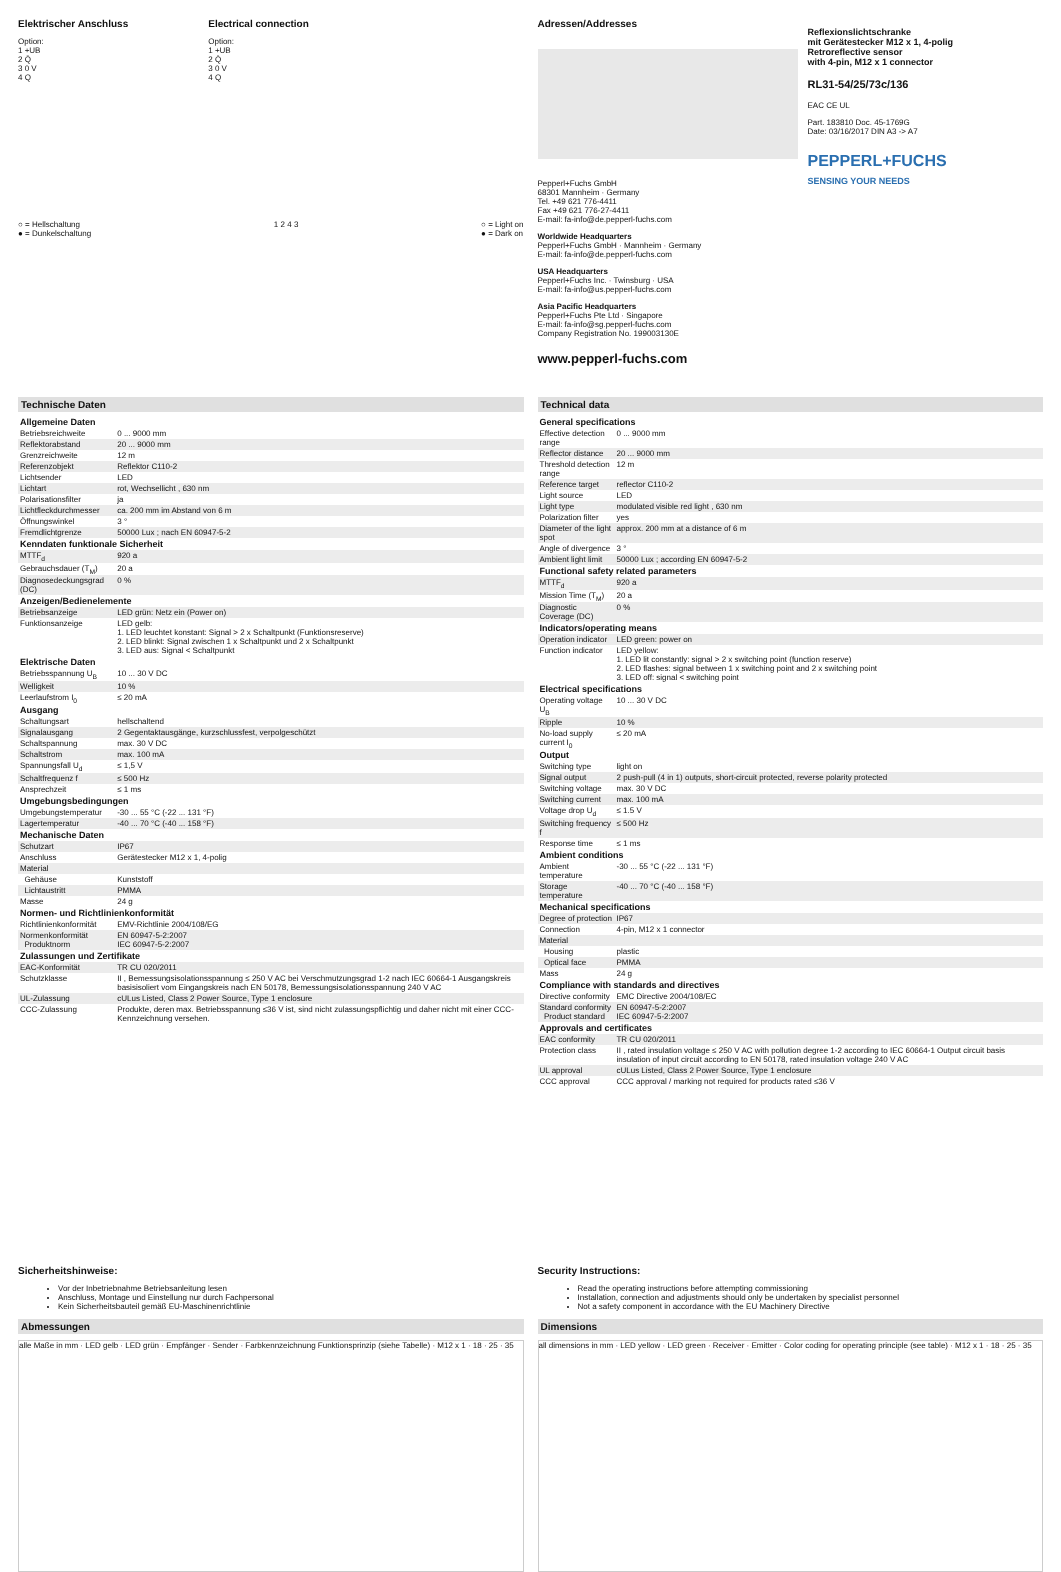Elektrischer Anschluss
Option:
1 +UB
2 Q̄
3 0 V
4 Q
Electrical connection
Option:
1 +UB
2 Q̄
3 0 V
4 Q
○ = Hellschaltung
● = Dunkelschaltung 1 2 4 3 ○ = Light on
● = Dark on
Adressen/Addresses
Pepperl+Fuchs GmbH
68301 Mannheim · Germany
Tel. +49 621 776-4411
Fax +49 621 776-27-4411
E-mail: fa-info@de.pepperl-fuchs.com
Worldwide Headquarters
Pepperl+Fuchs GmbH · Mannheim · Germany
E-mail: fa-info@de.pepperl-fuchs.com
USA Headquarters
Pepperl+Fuchs Inc. · Twinsburg · USA
E-mail: fa-info@us.pepperl-fuchs.com
Asia Pacific Headquarters
Pepperl+Fuchs Pte Ltd · Singapore
E-mail: fa-info@sg.pepperl-fuchs.com
Company Registration No. 199003130E
www.pepperl-fuchs.com
Reflexionslichtschranke
mit Gerätestecker M12 x 1, 4-polig
Retroreflective sensor
with 4-pin, M12 x 1 connector
RL31-54/25/73c/136
EAC CE UL
Part. 183810 Doc. 45-1769G
Date: 03/16/2017 DIN A3 -> A7
PEPPERL+FUCHS
SENSING YOUR NEEDS
Technische Daten
| Allgemeine Daten | |
| Betriebsreichweite | 0 ... 9000 mm |
| Reflektorabstand | 20 ... 9000 mm |
| Grenzreichweite | 12 m |
| Referenzobjekt | Reflektor C110-2 |
| Lichtsender | LED |
| Lichtart | rot, Wechsellicht , 630 nm |
| Polarisationsfilter | ja |
| Lichtfleckdurchmesser | ca. 200 mm im Abstand von 6 m |
| Öffnungswinkel | 3 ° |
| Fremdlichtgrenze | 50000 Lux ; nach EN 60947-5-2 |
| Kenndaten funktionale Sicherheit | |
| MTTF<sub>d</sub> | 920 a |
| Gebrauchsdauer (T<sub>M</sub>) | 20 a |
| Diagnosedeckungsgrad (DC) | 0 % |
| Anzeigen/Bedienelemente | |
| Betriebsanzeige | LED grün: Netz ein (Power on) |
| Funktionsanzeige | LED gelb: 1. LED leuchtet konstant: Signal > 2 x Schaltpunkt (Funktionsreserve) 2. LED blinkt: Signal zwischen 1 x Schaltpunkt und 2 x Schaltpunkt 3. LED aus: Signal < Schaltpunkt |
| Elektrische Daten | |
| Betriebsspannung U<sub>B</sub> | 10 ... 30 V DC |
| Welligkeit | 10 % |
| Leerlaufstrom I<sub>0</sub> | ≤ 20 mA |
| Ausgang | |
| Schaltungsart | hellschaltend |
| Signalausgang | 2 Gegentaktausgänge, kurzschlussfest, verpolgeschützt |
| Schaltspannung | max. 30 V DC |
| Schaltstrom | max. 100 mA |
| Spannungsfall U<sub>d</sub> | ≤ 1,5 V |
| Schaltfrequenz f | ≤ 500 Hz |
| Ansprechzeit | ≤ 1 ms |
| Umgebungsbedingungen | |
| Umgebungstemperatur | -30 ... 55 °C (-22 ... 131 °F) |
| Lagertemperatur | -40 ... 70 °C (-40 ... 158 °F) |
| Mechanische Daten | |
| Schutzart | IP67 |
| Anschluss | Gerätestecker M12 x 1, 4-polig |
| Material | |
| Gehäuse | Kunststoff |
| Lichtaustritt | PMMA |
| Masse | 24 g |
| Normen- und Richtlinienkonformität | |
| Richtlinienkonformität | EMV-Richtlinie 2004/108/EG |
| Normenkonformität Produktnorm | EN 60947-5-2:2007 IEC 60947-5-2:2007 |
| Zulassungen und Zertifikate | |
| EAC-Konformität | TR CU 020/2011 |
| Schutzklasse | II , Bemessungsisolationsspannung ≤ 250 V AC bei Verschmutzungsgrad 1-2 nach IEC 60664-1 Ausgangskreis basisisoliert vom Eingangskreis nach EN 50178, Bemessungsisolationsspannung 240 V AC |
| UL-Zulassung | cULus Listed, Class 2 Power Source, Type 1 enclosure |
| CCC-Zulassung | Produkte, deren max. Betriebsspannung ≤36 V ist, sind nicht zulassungspflichtig und daher nicht mit einer CCC-Kennzeichnung versehen. |
Technical data
| General specifications | |
| Effective detection range | 0 ... 9000 mm |
| Reflector distance | 20 ... 9000 mm |
| Threshold detection range | 12 m |
| Reference target | reflector C110-2 |
| Light source | LED |
| Light type | modulated visible red light , 630 nm |
| Polarization filter | yes |
| Diameter of the light spot | approx. 200 mm at a distance of 6 m |
| Angle of divergence | 3 ° |
| Ambient light limit | 50000 Lux ; according EN 60947-5-2 |
| Functional safety related parameters | |
| MTTF<sub>d</sub> | 920 a |
| Mission Time (T<sub>M</sub>) | 20 a |
| Diagnostic Coverage (DC) | 0 % |
| Indicators/operating means | |
| Operation indicator | LED green: power on |
| Function indicator | LED yellow: 1. LED lit constantly: signal > 2 x switching point (function reserve) 2. LED flashes: signal between 1 x switching point and 2 x switching point 3. LED off: signal < switching point |
| Electrical specifications | |
| Operating voltage U<sub>B</sub> | 10 ... 30 V DC |
| Ripple | 10 % |
| No-load supply current I<sub>0</sub> | ≤ 20 mA |
| Output | |
| Switching type | light on |
| Signal output | 2 push-pull (4 in 1) outputs, short-circuit protected, reverse polarity protected |
| Switching voltage | max. 30 V DC |
| Switching current | max. 100 mA |
| Voltage drop U<sub>d</sub> | ≤ 1.5 V |
| Switching frequency f | ≤ 500 Hz |
| Response time | ≤ 1 ms |
| Ambient conditions | |
| Ambient temperature | -30 ... 55 °C (-22 ... 131 °F) |
| Storage temperature | -40 ... 70 °C (-40 ... 158 °F) |
| Mechanical specifications | |
| Degree of protection | IP67 |
| Connection | 4-pin, M12 x 1 connector |
| Material | |
| Housing | plastic |
| Optical face | PMMA |
| Mass | 24 g |
| Compliance with standards and directives | |
| Directive conformity | EMC Directive 2004/108/EC |
| Standard conformity Product standard | EN 60947-5-2:2007 IEC 60947-5-2:2007 |
| Approvals and certificates | |
| EAC conformity | TR CU 020/2011 |
| Protection class | II , rated insulation voltage ≤ 250 V AC with pollution degree 1-2 according to IEC 60664-1 Output circuit basis insulation of input circuit according to EN 50178, rated insulation voltage 240 V AC |
| UL approval | cULus Listed, Class 2 Power Source, Type 1 enclosure |
| CCC approval | CCC approval / marking not required for products rated ≤36 V |
Sicherheitshinweise:
Vor der Inbetriebnahme Betriebsanleitung lesen
Anschluss, Montage und Einstellung nur durch Fachpersonal
Kein Sicherheitsbauteil gemäß EU-Maschinenrichtlinie
Abmessungen
alle Maße in mm · LED gelb · LED grün · Empfänger · Sender · Farbkennzeichnung Funktionsprinzip (siehe Tabelle) · M12 x 1 · 18 · 25 · 35
Security Instructions:
Read the operating instructions before attempting commissioning
Installation, connection and adjustments should only be undertaken by specialist personnel
Not a safety component in accordance with the EU Machinery Directive
Dimensions
all dimensions in mm · LED yellow · LED green · Receiver · Emitter · Color coding for operating principle (see table) · M12 x 1 · 18 · 25 · 35